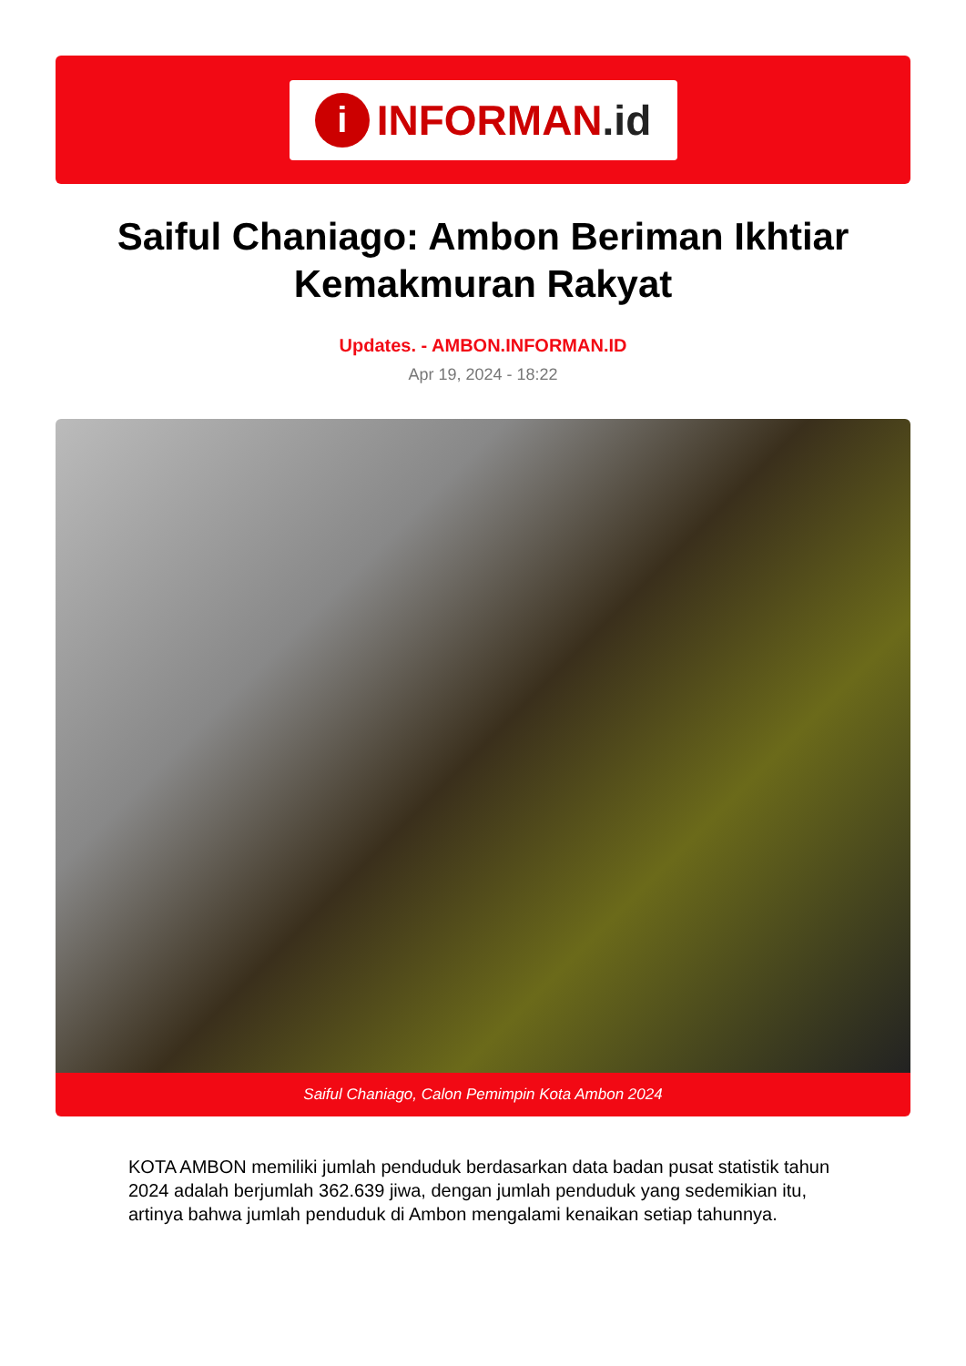i
INFORMAN.id
Saiful Chaniago: Ambon Beriman Ikhtiar Kemakmuran Rakyat
Updates. - AMBON.INFORMAN.ID
Apr 19, 2024 - 18:22
Saiful Chaniago, Calon Pemimpin Kota Ambon 2024
KOTA AMBON memiliki jumlah penduduk berdasarkan data badan pusat statistik tahun 2024 adalah berjumlah 362.639 jiwa, dengan jumlah penduduk yang sedemikian itu, artinya bahwa jumlah penduduk di Ambon mengalami kenaikan setiap tahunnya.